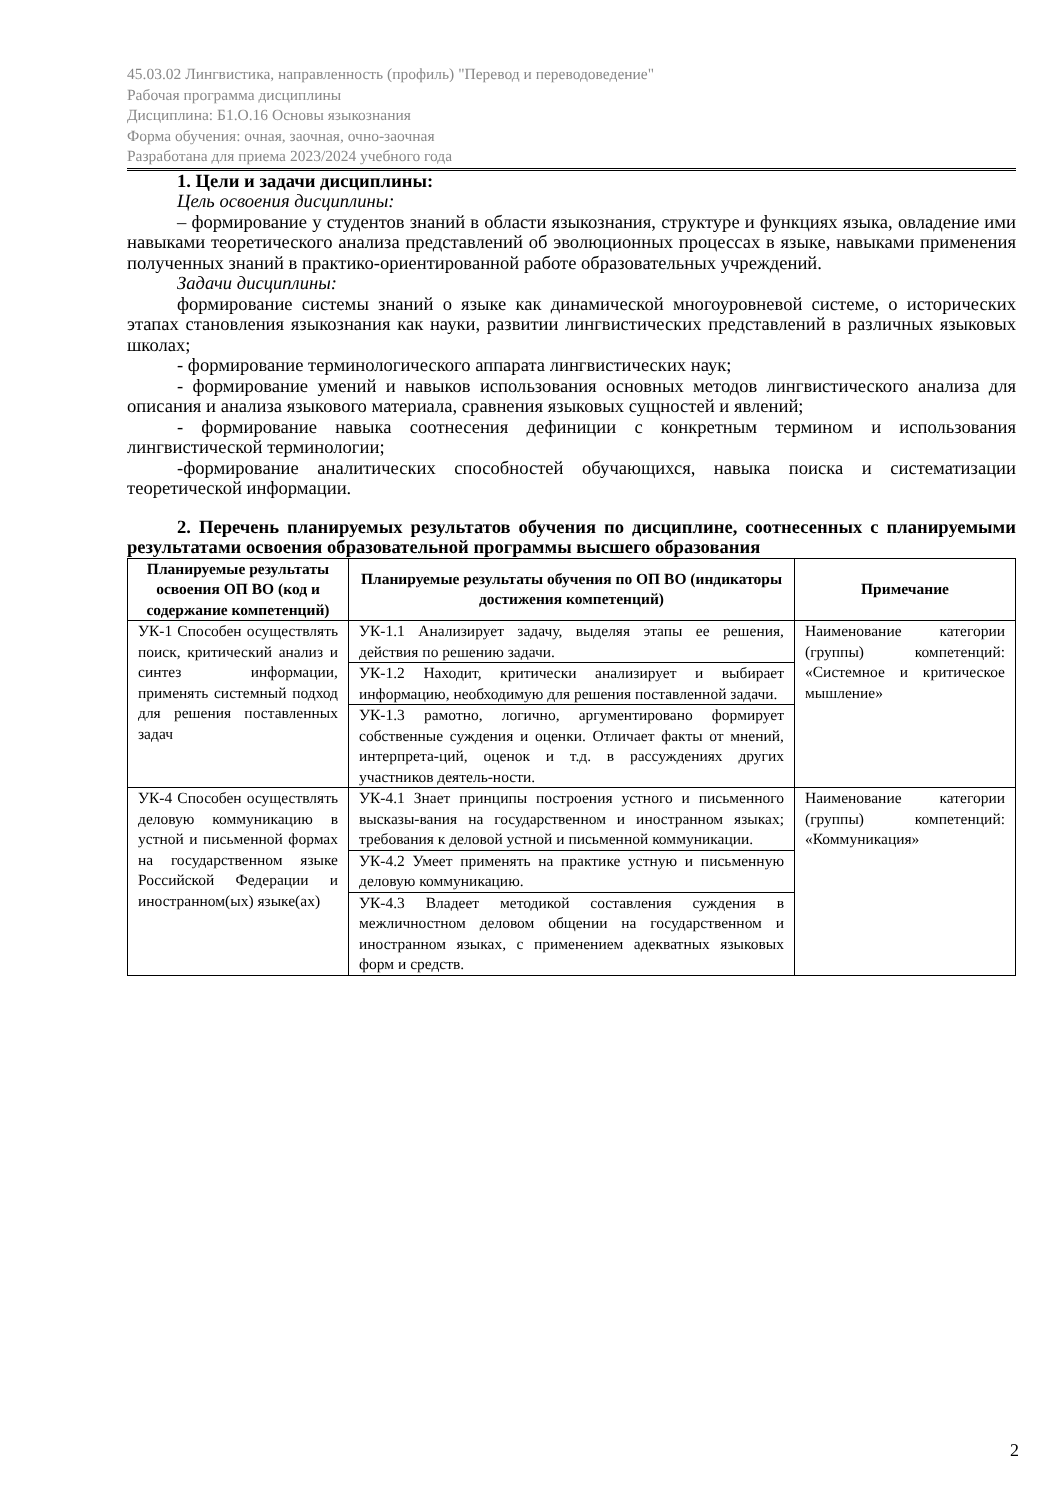45.03.02 Лингвистика, направленность (профиль) "Перевод и переводоведение"
Рабочая программа дисциплины
Дисциплина: Б1.О.16 Основы языкознания
Форма обучения: очная, заочная, очно-заочная
Разработана для приема 2023/2024 учебного года
1. Цели и задачи дисциплины:
Цель освоения дисциплины:
– формирование у студентов знаний в области языкознания, структуре и функциях языка, овладение ими навыками теоретического анализа представлений об эволюционных процессах в языке, навыками применения полученных знаний в практико-ориентированной работе образовательных учреждений.
Задачи дисциплины:
формирование системы знаний о языке как динамической многоуровневой системе, о исторических этапах становления языкознания как науки, развитии лингвистических представлений в различных языковых школах;
- формирование терминологического аппарата лингвистических наук;
- формирование умений и навыков использования основных методов лингвистического анализа для описания и анализа языкового материала, сравнения языковых сущностей и явлений;
- формирование навыка соотнесения дефиниции с конкретным термином и использования лингвистической терминологии;
-формирование аналитических способностей обучающихся, навыка поиска и систематизации теоретической информации.
2. Перечень планируемых результатов обучения по дисциплине, соотнесенных с планируемыми результатами освоения образовательной программы высшего образования
| Планируемые результаты освоения ОП ВО (код и содержание компетенций) | Планируемые результаты обучения по ОП ВО (индикаторы достижения компетенций) | Примечание |
| --- | --- | --- |
| УК-1 Способен осуществлять поиск, критический анализ и синтез информации, применять системный подход для решения поставленных задач | УК-1.1 Анализирует задачу, выделяя этапы ее решения, действия по решению задачи. | Наименование категории (группы) компетенций: «Системное и критическое мышление» |
| | УК-1.2 Находит, критически анализирует и выбирает информацию, необходимую для решения поставленной задачи. | |
| | УК-1.3 рамотно, логично, аргументировано формирует собственные суждения и оценки. Отличает факты от мнений, интерпрета-ций, оценок и т.д. в рассуждениях других участников деятель-ности. | |
| УК-4 Способен осуществлять деловую коммуникацию в устной и письменной формах на государственном языке Российской Федерации и иностранном(ых) языке(ах) | УК-4.1 Знает принципы построения устного и письменного высказы-вания на государственном и иностранном языках; требования к деловой устной и письменной коммуникации. | Наименование категории (группы) компетенций: «Коммуникация» |
| | УК-4.2 Умеет применять на практике устную и письменную деловую коммуникацию. | |
| | УК-4.3 Владеет методикой составления суждения в межличностном деловом общении на государственном и иностранном языках, с применением адекватных языковых форм и средств. | |
2